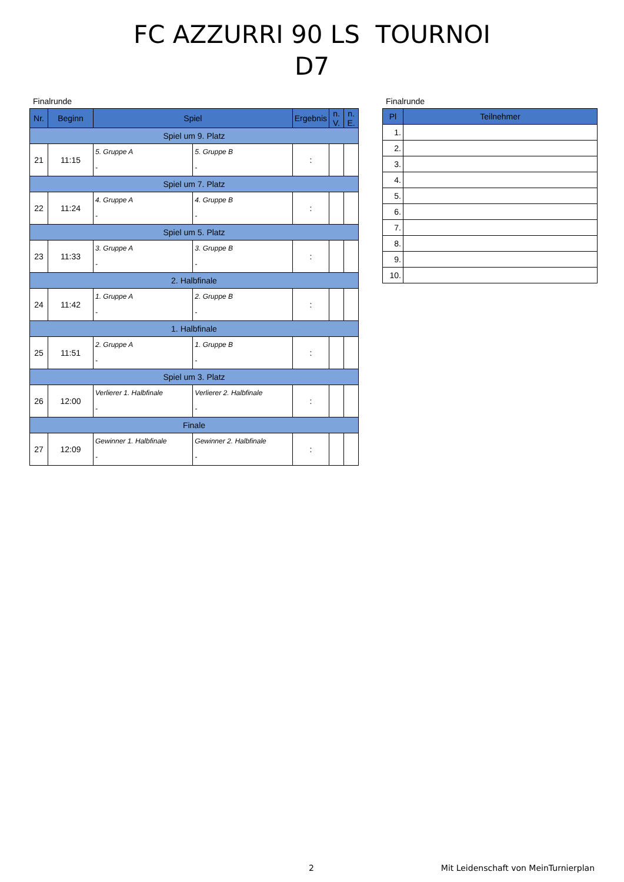FC AZZURRI 90 LS TOURNOI
D7
Finalrunde
| Nr. | Beginn | Spiel | | Ergebnis | n. V. | n. E. |
| --- | --- | --- | --- | --- | --- | --- |
| Spiel um 9. Platz | | | | | | |
| 21 | 11:15 | 5. Gruppe A - | 5. Gruppe B - | : | | |
| Spiel um 7. Platz | | | | | | |
| 22 | 11:24 | 4. Gruppe A - | 4. Gruppe B - | : | | |
| Spiel um 5. Platz | | | | | | |
| 23 | 11:33 | 3. Gruppe A - | 3. Gruppe B - | : | | |
| 2. Halbfinale | | | | | | |
| 24 | 11:42 | 1. Gruppe A - | 2. Gruppe B - | : | | |
| 1. Halbfinale | | | | | | |
| 25 | 11:51 | 2. Gruppe A - | 1. Gruppe B - | : | | |
| Spiel um 3. Platz | | | | | | |
| 26 | 12:00 | Verlierer 1. Halbfinale - | Verlierer 2. Halbfinale - | : | | |
| Finale | | | | | | |
| 27 | 12:09 | Gewinner 1. Halbfinale - | Gewinner 2. Halbfinale - | : | | |
Finalrunde
| Pl | Teilnehmer |
| --- | --- |
| 1. | |
| 2. | |
| 3. | |
| 4. | |
| 5. | |
| 6. | |
| 7. | |
| 8. | |
| 9. | |
| 10. | |
2
Mit Leidenschaft von MeinTurnierplan